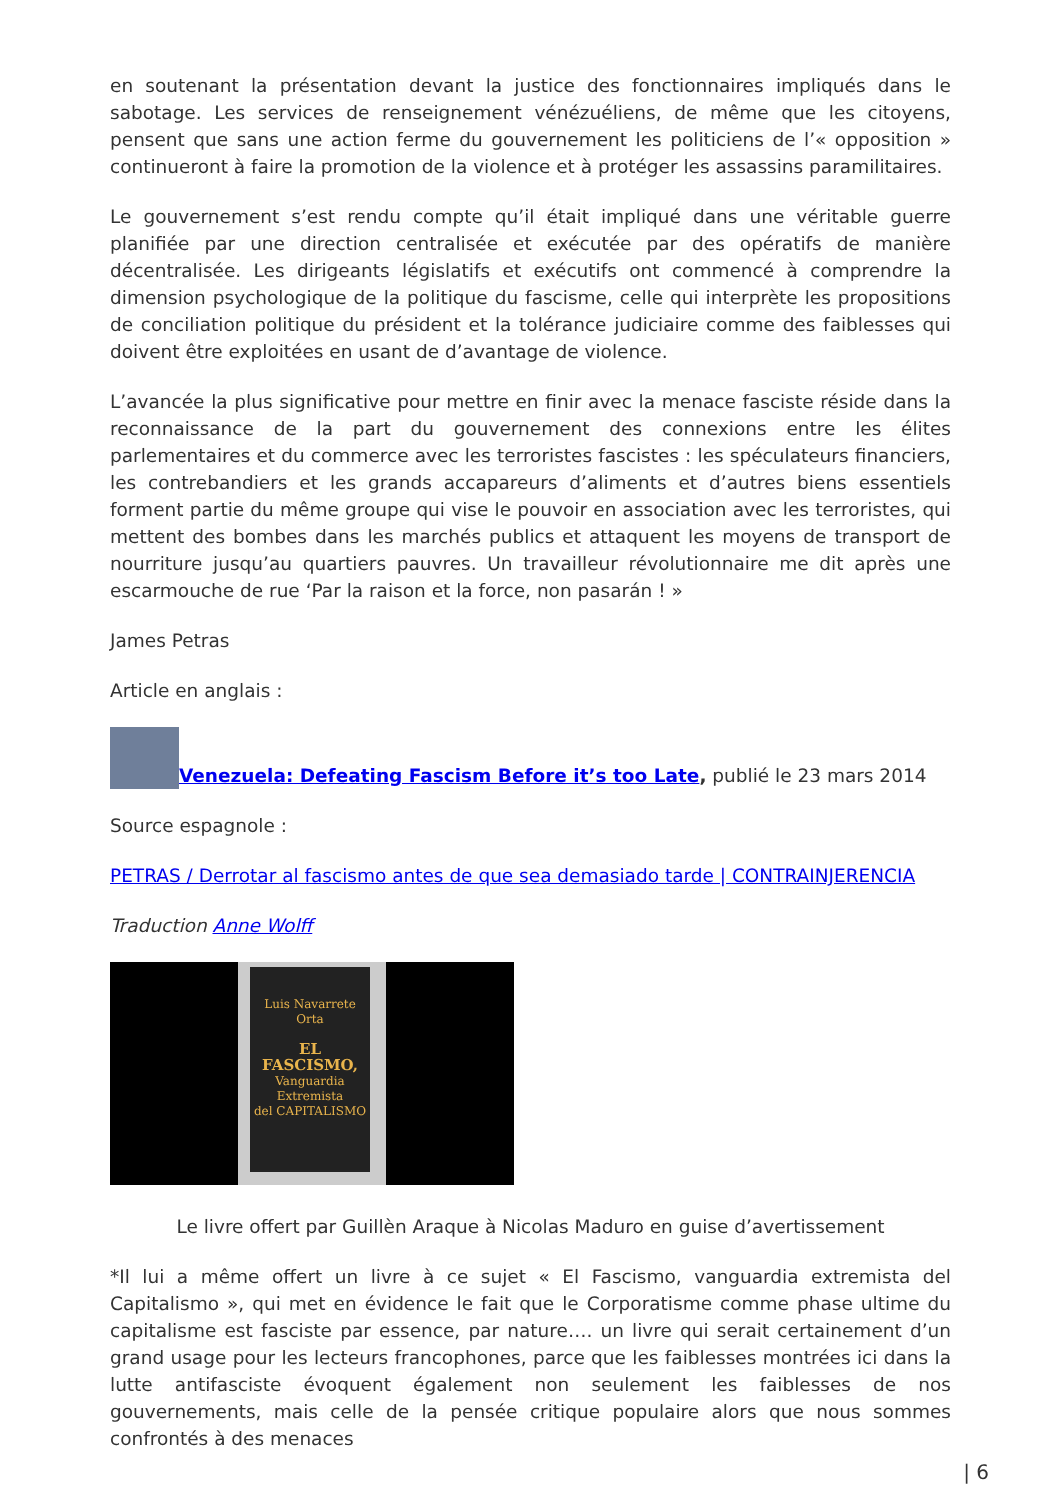en soutenant la présentation devant la justice des fonctionnaires impliqués dans le sabotage. Les services de renseignement vénézuéliens, de même que les citoyens, pensent que sans une action ferme du gouvernement les politiciens de l’« opposition » continueront à faire la promotion de la violence et à protéger les assassins paramilitaires.
Le gouvernement s’est rendu compte qu’il était impliqué dans une véritable guerre planifiée par une direction centralisée et exécutée par des opératifs de manière décentralisée. Les dirigeants législatifs et exécutifs ont commencé à comprendre la dimension psychologique de la politique du fascisme, celle qui interprète les propositions de conciliation politique du président et la tolérance judiciaire comme des faiblesses qui doivent être exploitées en usant de d’avantage de violence.
L’avancée la plus significative pour mettre en finir avec la menace fasciste réside dans la reconnaissance de la part du gouvernement des connexions entre les élites parlementaires et du commerce avec les terroristes fascistes : les spéculateurs financiers, les contrebandiers et les grands accapareurs d’aliments et d’autres biens essentiels forment partie du même groupe qui vise le pouvoir en association avec les terroristes, qui mettent des bombes dans les marchés publics et attaquent les moyens de transport de nourriture jusqu’au quartiers pauvres. Un travailleur révolutionnaire me dit après une escarmouche de rue ‘Par la raison et la force, non pasarán ! »
James Petras
Article en anglais :
Venezuela: Defeating Fascism Before it’s too Late, publié le 23 mars 2014
Source espagnole :
PETRAS / Derrotar al fascismo antes de que sea demasiado tarde | CONTRAINJERENCIA
Traduction Anne Wolff
Luis Navarrete Orta
EL FASCISMO,
Vanguardia Extremista
del CAPITALISMO
Le livre offert par Guillèn Araque à Nicolas Maduro en guise d’avertissement
*Il lui a même offert un livre à ce sujet « El Fascismo, vanguardia extremista del Capitalismo », qui met en évidence le fait que le Corporatisme comme phase ultime du capitalisme est fasciste par essence, par nature…. un livre qui serait certainement d’un grand usage pour les lecteurs francophones, parce que les faiblesses montrées ici dans la lutte antifasciste évoquent également non seulement les faiblesses de nos gouvernements, mais celle de la pensée critique populaire alors que nous sommes confrontés à des menaces
| 6